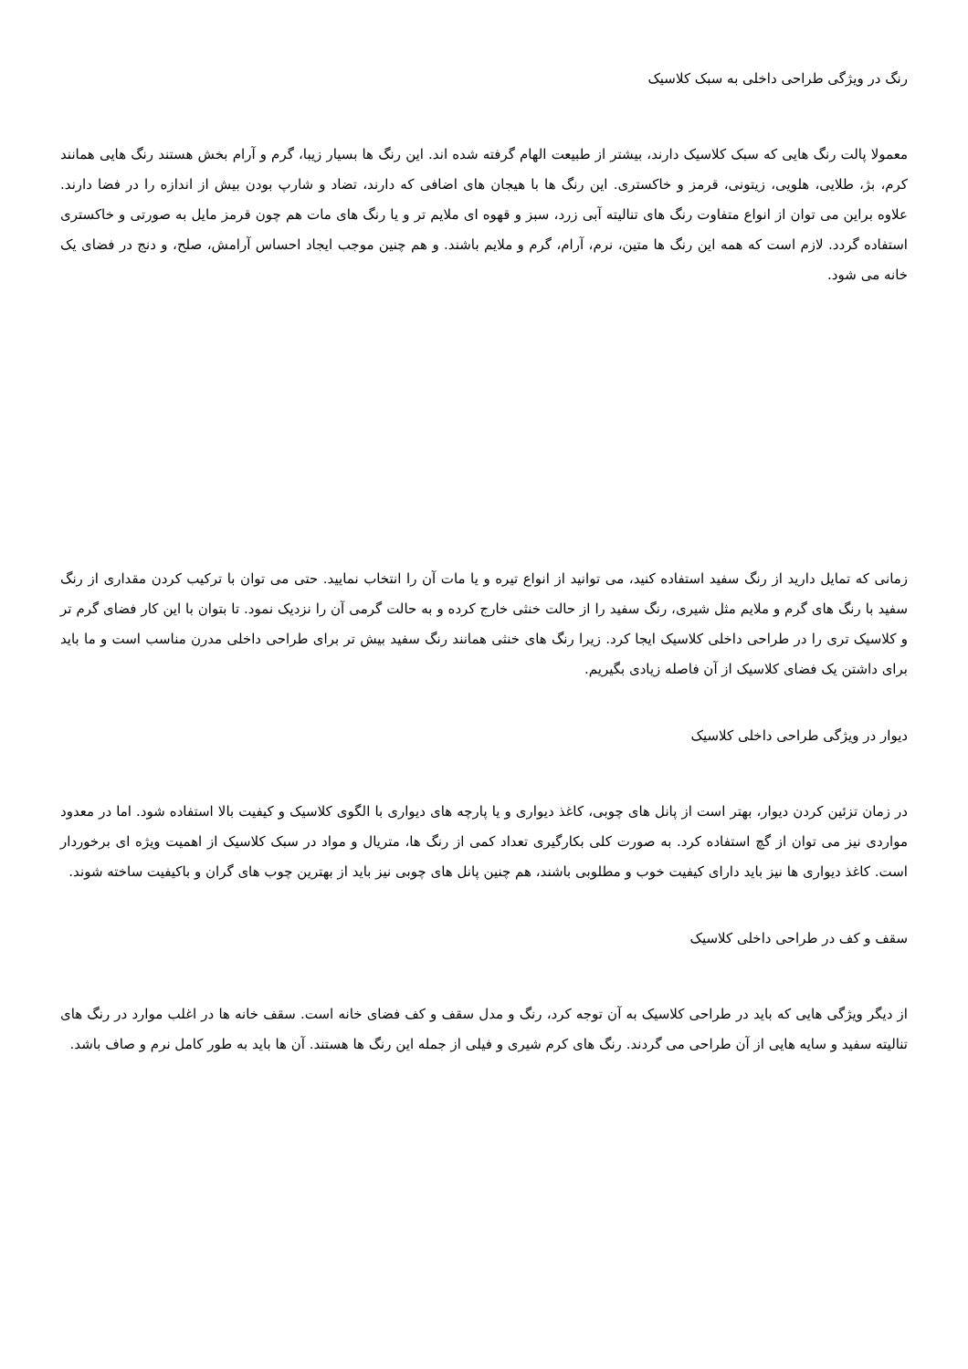رنگ در ویژگی طراحی داخلی به سبک کلاسیک
معمولا پالت رنگ هایی که سبک کلاسیک دارند، بیشتر از طبیعت الهام گرفته شده اند. این رنگ ها بسیار زیبا، گرم و آرام بخش هستند رنگ هایی همانند کرم، بژ، طلایی، هلویی، زیتونی، قرمز و خاکستری. این رنگ ها با هیجان های اضافی که دارند، تضاد و شارپ بودن بیش از اندازه را در فضا دارند. علاوه براین می توان از انواع متفاوت رنگ های تنالیته آبی زرد، سبز و قهوه ای ملایم تر و یا رنگ های مات هم چون قرمز مایل به صورتی و خاکستری استفاده گردد. لازم است که همه این رنگ ها متین، نرم، آرام، گرم و ملایم باشند. و هم چنین موجب ایجاد احساس آرامش، صلح، و دنج در فضای یک خانه می شود.
زمانی که تمایل دارید از رنگ سفید استفاده کنید، می توانید از انواع تیره و یا مات آن را انتخاب نمایید. حتی می توان با ترکیب کردن مقداری از رنگ سفید با رنگ های گرم و ملایم مثل شیری، رنگ سفید را از حالت خنثی خارج کرده و به حالت گرمی آن را نزدیک نمود. تا بتوان با این کار فضای گرم تر و کلاسیک تری را در طراحی داخلی کلاسیک ایجا کرد. زیرا رنگ های خنثی همانند رنگ سفید بیش تر برای طراحی داخلی مدرن مناسب است و ما باید برای داشتن یک فضای کلاسیک از آن فاصله زیادی بگیریم.
دیوار در ویژگی طراحی داخلی کلاسیک
در زمان تزئین کردن دیوار، بهتر است از پانل های چوبی، کاغذ دیواری و یا پارچه های دیواری با الگوی کلاسیک و کیفیت بالا استفاده شود. اما در معدود مواردی نیز می توان از گچ استفاده کرد. به صورت کلی بکارگیری تعداد کمی از رنگ ها، متریال و مواد در سبک کلاسیک از اهمیت ویژه ای برخوردار است. کاغذ دیواری ها نیز باید دارای کیفیت خوب و مطلوبی باشند، هم چنین پانل های چوبی نیز باید از بهترین چوب های گران و باکیفیت ساخته شوند.
سقف و کف در طراحی داخلی کلاسیک
از دیگر ویژگی هایی که باید در طراحی کلاسیک به آن توجه کرد، رنگ و مدل سقف و کف فضای خانه است. سقف خانه ها در اغلب موارد در رنگ های تنالیته سفید و سایه هایی از آن طراحی می گردند. رنگ های کرم شیری و فیلی از جمله این رنگ ها هستند. آن ها باید به طور کامل نرم و صاف باشد.